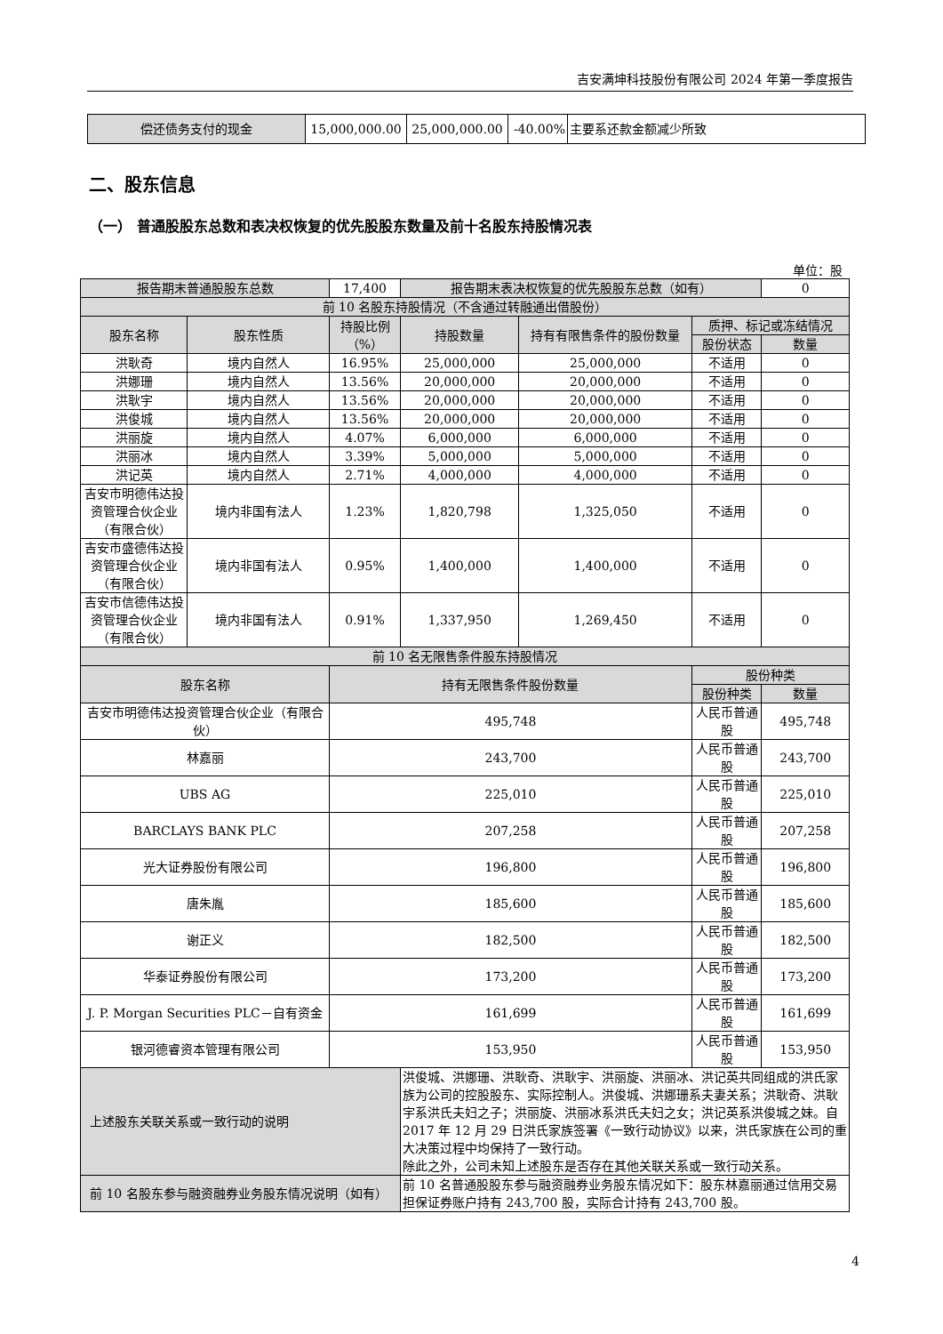吉安满坤科技股份有限公司 2024 年第一季度报告
| 偿还债务支付的现金 | 15,000,000.00 | 25,000,000.00 | -40.00% | 主要系还款金额减少所致 |
二、股东信息
（一） 普通股股东总数和表决权恢复的优先股股东数量及前十名股东持股情况表
单位：股
| 报告期末普通股股东总数 | | 17,400 | 报告期末表决权恢复的优先股股东总数（如有） | | | 0 |
| 前 10 名股东持股情况（不含通过转融通出借股份） | | | | | | |
| 股东名称 | 股东性质 | 持股比例（%） | 持股数量 | 持有有限售条件的股份数量 | 质押、标记或冻结情况 | |
| | | | | | 股份状态 | 数量 |
| 洪耿奇 | 境内自然人 | 16.95% | 25,000,000 | 25,000,000 | 不适用 | 0 |
| 洪娜珊 | 境内自然人 | 13.56% | 20,000,000 | 20,000,000 | 不适用 | 0 |
| 洪耿宇 | 境内自然人 | 13.56% | 20,000,000 | 20,000,000 | 不适用 | 0 |
| 洪俊城 | 境内自然人 | 13.56% | 20,000,000 | 20,000,000 | 不适用 | 0 |
| 洪丽旋 | 境内自然人 | 4.07% | 6,000,000 | 6,000,000 | 不适用 | 0 |
| 洪丽冰 | 境内自然人 | 3.39% | 5,000,000 | 5,000,000 | 不适用 | 0 |
| 洪记英 | 境内自然人 | 2.71% | 4,000,000 | 4,000,000 | 不适用 | 0 |
| 吉安市明德伟达投资管理合伙企业（有限合伙） | 境内非国有法人 | 1.23% | 1,820,798 | 1,325,050 | 不适用 | 0 |
| 吉安市盛德伟达投资管理合伙企业（有限合伙） | 境内非国有法人 | 0.95% | 1,400,000 | 1,400,000 | 不适用 | 0 |
| 吉安市信德伟达投资管理合伙企业（有限合伙） | 境内非国有法人 | 0.91% | 1,337,950 | 1,269,450 | 不适用 | 0 |
| 前 10 名无限售条件股东持股情况 | | | | | | |
| 股东名称 | | 持有无限售条件股份数量 | | | 股份种类 | |
| | | | | | 股份种类 | 数量 |
| 吉安市明德伟达投资管理合伙企业（有限合伙） | | 495,748 | | | 人民币普通股 | 495,748 |
| 林嘉丽 | | 243,700 | | | 人民币普通股 | 243,700 |
| UBS AG | | 225,010 | | | 人民币普通股 | 225,010 |
| BARCLAYS BANK PLC | | 207,258 | | | 人民币普通股 | 207,258 |
| 光大证券股份有限公司 | | 196,800 | | | 人民币普通股 | 196,800 |
| 唐朱胤 | | 185,600 | | | 人民币普通股 | 185,600 |
| 谢正义 | | 182,500 | | | 人民币普通股 | 182,500 |
| 华泰证券股份有限公司 | | 173,200 | | | 人民币普通股 | 173,200 |
| J. P. Morgan Securities PLC－自有资金 | | 161,699 | | | 人民币普通股 | 161,699 |
| 银河德睿资本管理有限公司 | | 153,950 | | | 人民币普通股 | 153,950 |
| 上述股东关联关系或一致行动的说明 | | | 洪俊城、洪娜珊、洪耿奇、洪耿宇、洪丽旋、洪丽冰、洪记英共同组成的洪氏家族为公司的控股股东、实际控制人。洪俊城、洪娜珊系夫妻关系；洪耿奇、洪耿宇系洪氏夫妇之子；洪丽旋、洪丽冰系洪氏夫妇之女；洪记英系洪俊城之妹。自 2017 年 12 月 29 日洪氏家族签署《一致行动协议》以来，洪氏家族在公司的重大决策过程中均保持了一致行动。 除此之外，公司未知上述股东是否存在其他关联关系或一致行动关系。 | | | |
| 前 10 名股东参与融资融券业务股东情况说明（如有） | | | 前 10 名普通股股东参与融资融券业务股东情况如下：股东林嘉丽通过信用交易担保证券账户持有 243,700 股，实际合计持有 243,700 股。 | | | |
4